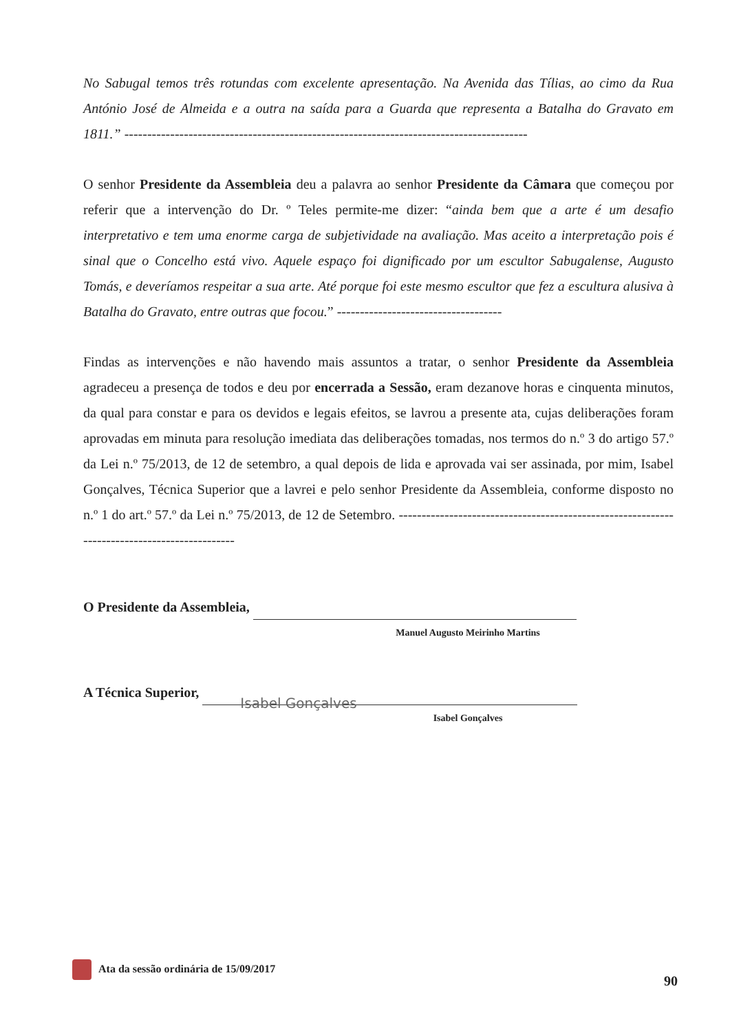No Sabugal temos três rotundas com excelente apresentação. Na Avenida das Tílias, ao cimo da Rua António José de Almeida e a outra na saída para a Guarda que representa a Batalha do Gravato em 1811.” ----------------------------------------------------------------------------------------
O senhor Presidente da Assembleia deu a palavra ao senhor Presidente da Câmara que começou por referir que a intervenção do Dr. º Teles permite-me dizer: “ainda bem que a arte é um desafio interpretativo e tem uma enorme carga de subjetividade na avaliação. Mas aceito a interpretação pois é sinal que o Concelho está vivo. Aquele espaço foi dignificado por um escultor Sabugalense, Augusto Tomás, e deveríamos respeitar a sua arte. Até porque foi este mesmo escultor que fez a escultura alusiva à Batalha do Gravato, entre outras que focou.” ------------------------------------
Findas as intervenções e não havendo mais assuntos a tratar, o senhor Presidente da Assembleia agradeceu a presença de todos e deu por encerrada a Sessão, eram dezanove horas e cinquenta minutos, da qual para constar e para os devidos e legais efeitos, se lavrou a presente ata, cujas deliberações foram aprovadas em minuta para resolução imediata das deliberações tomadas, nos termos do n.º 3 do artigo 57.º da Lei n.º 75/2013, de 12 de setembro, a qual depois de lida e aprovada vai ser assinada, por mim, Isabel Gonçalves, Técnica Superior que a lavrei e pelo senhor Presidente da Assembleia, conforme disposto no n.º 1 do art.º 57.º da Lei n.º 75/2013, de 12 de Setembro. ---------------------------------------------------------------------------------------------
O Presidente da Assembleia,
Manuel Augusto Meirinho Martins
A Técnica Superior, Isabel Gonçalves
Isabel Gonçalves
Ata da sessão ordinária de 15/09/2017
90